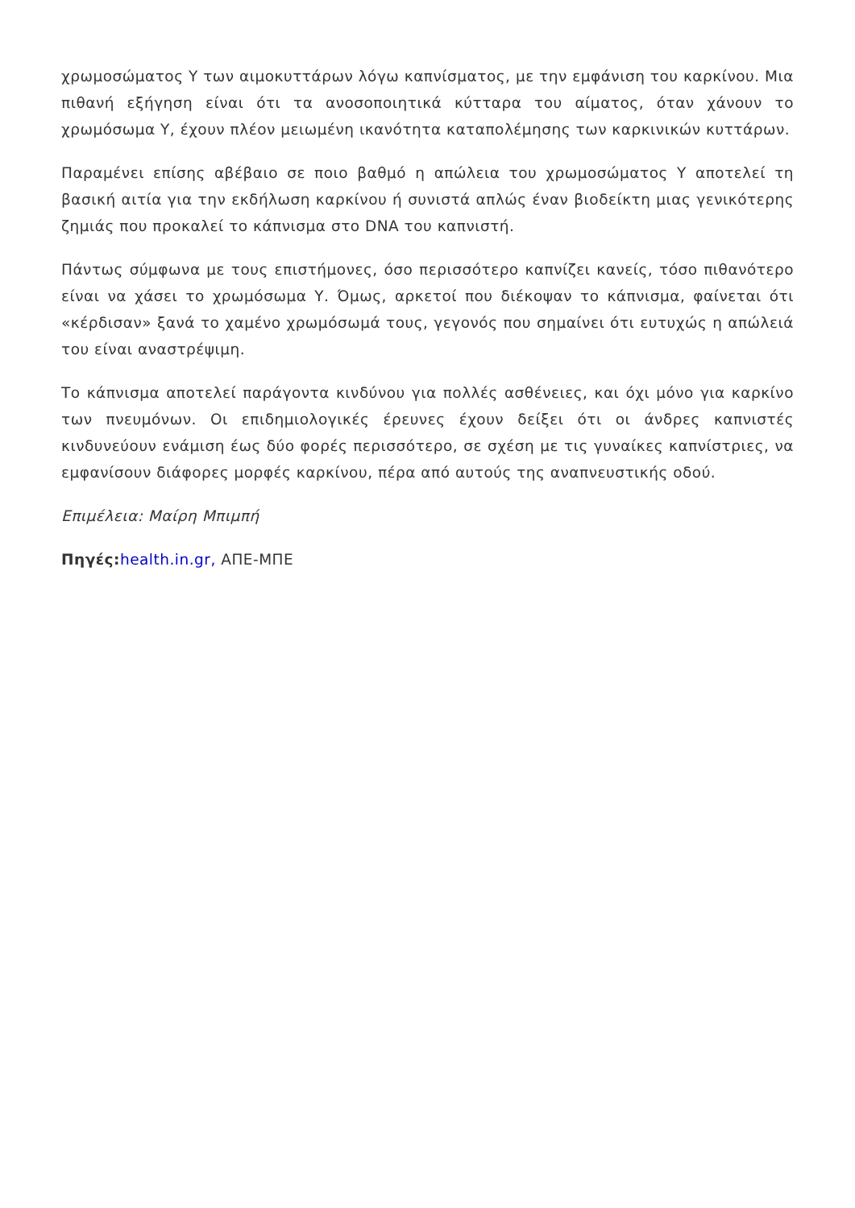χρωμοσώματος Υ των αιμοκυττάρων λόγω καπνίσματος, με την εμφάνιση του καρκίνου. Μια πιθανή εξήγηση είναι ότι τα ανοσοποιητικά κύτταρα του αίματος, όταν χάνουν το χρωμόσωμα Υ, έχουν πλέον μειωμένη ικανότητα καταπολέμησης των καρκινικών κυττάρων.
Παραμένει επίσης αβέβαιο σε ποιο βαθμό η απώλεια του χρωμοσώματος Υ αποτελεί τη βασική αιτία για την εκδήλωση καρκίνου ή συνιστά απλώς έναν βιοδείκτη μιας γενικότερης ζημιάς που προκαλεί το κάπνισμα στο DNA του καπνιστή.
Πάντως σύμφωνα με τους επιστήμονες, όσο περισσότερο καπνίζει κανείς, τόσο πιθανότερο είναι να χάσει το χρωμόσωμα Υ. Όμως, αρκετοί που διέκοψαν το κάπνισμα, φαίνεται ότι «κέρδισαν» ξανά το χαμένο χρωμόσωμά τους, γεγονός που σημαίνει ότι ευτυχώς η απώλειά του είναι αναστρέψιμη.
Το κάπνισμα αποτελεί παράγοντα κινδύνου για πολλές ασθένειες, και όχι μόνο για καρκίνο των πνευμόνων. Οι επιδημιολογικές έρευνες έχουν δείξει ότι οι άνδρες καπνιστές κινδυνεύουν ενάμιση έως δύο φορές περισσότερο, σε σχέση με τις γυναίκες καπνίστριες, να εμφανίσουν διάφορες μορφές καρκίνου, πέρα από αυτούς της αναπνευστικής οδού.
Επιμέλεια: Μαίρη Μπιμπή
Πηγές: health.in.gr, ΑΠΕ-ΜΠΕ